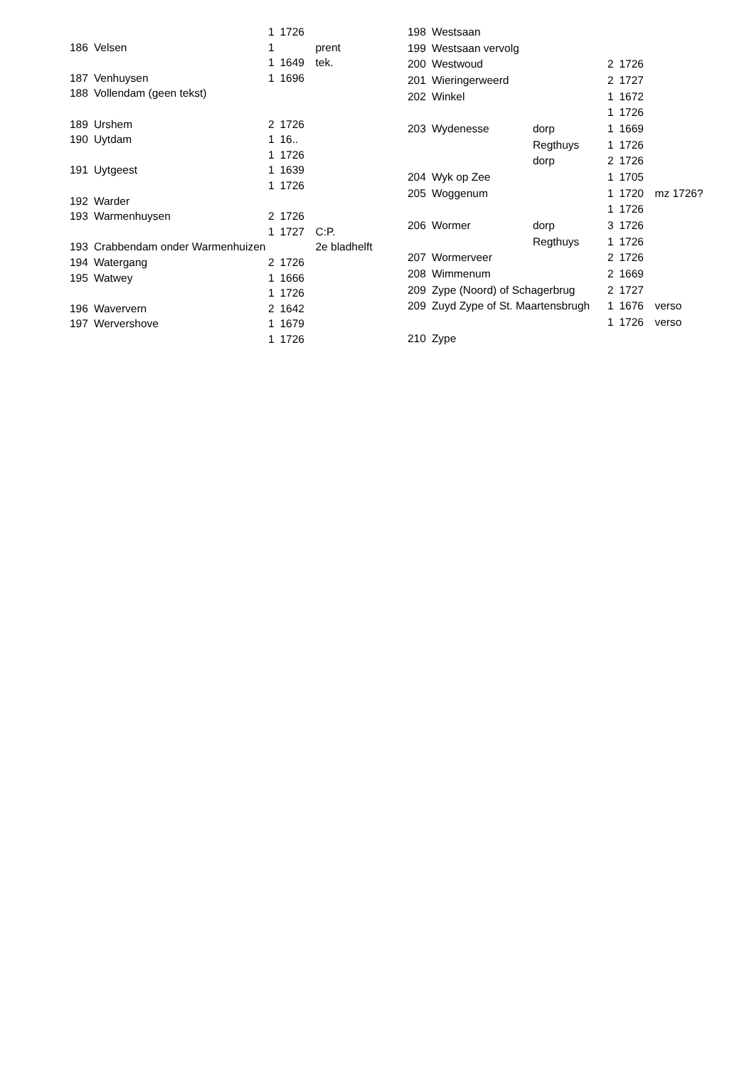| | | 1 | 1726 | |
| 186 | Velsen | 1 | | prent |
| | | 1 | 1649 | tek. |
| 187 | Venhuysen | 1 | 1696 | |
| 188 | Vollendam (geen tekst) | | | |
| 189 | Urshem | 2 | 1726 | |
| 190 | Uytdam | 1 | 16.. | |
| | | 1 | 1726 | |
| 191 | Uytgeest | 1 | 1639 | |
| | | 1 | 1726 | |
| 192 | Warder | | | |
| 193 | Warmenhuysen | 2 | 1726 | |
| | | 1 | 1727 | C:P. |
| 193 | Crabbendam onder Warmenhuizen | | | 2e bladhelft |
| 194 | Watergang | 2 | 1726 | |
| 195 | Watwey | 1 | 1666 | |
| | | 1 | 1726 | |
| 196 | Waververn | 2 | 1642 | |
| 197 | Wervershove | 1 | 1679 | |
| | | 1 | 1726 | |
| 198 | Westsaan | | | | |
| 199 | Westsaan vervolg | | | | |
| 200 | Westwoud | | 2 | 1726 | |
| 201 | Wieringerweerd | | 2 | 1727 | |
| 202 | Winkel | | 1 | 1672 | |
| | | | 1 | 1726 | |
| 203 | Wydenesse | dorp | 1 | 1669 | |
| | | Regthuys | 1 | 1726 | |
| | | dorp | 2 | 1726 | |
| 204 | Wyk op Zee | | 1 | 1705 | |
| 205 | Woggenum | | 1 | 1720 | mz 1726? |
| | | | 1 | 1726 | |
| 206 | Wormer | dorp | 3 | 1726 | |
| | | Regthuys | 1 | 1726 | |
| 207 | Wormerveer | | 2 | 1726 | |
| 208 | Wimmenum | | 2 | 1669 | |
| 209 | Zype (Noord) of Schagerbrug | | 2 | 1727 | |
| 209 | Zuyd Zype of St. Maartensbrugh | | 1 | 1676 | verso |
| | | | 1 | 1726 | verso |
| 210 | Zype | | | | |